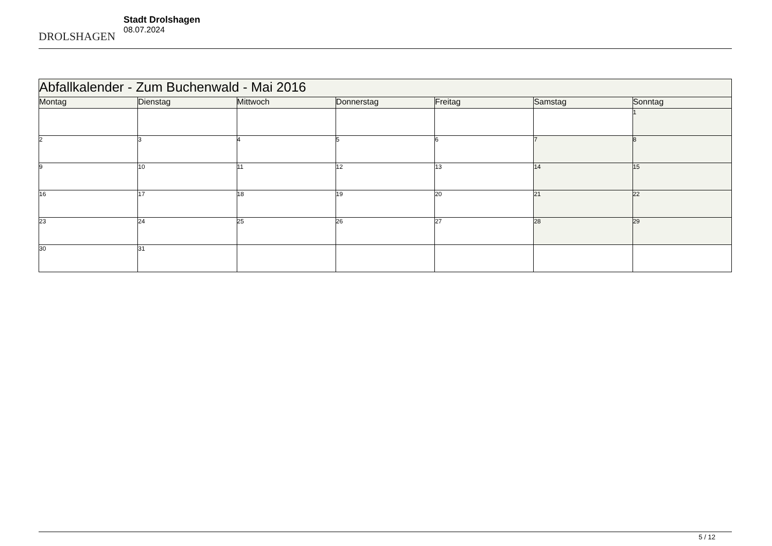DROLSHAGEN
Stadt Drolshagen
08.07.2024
| Abfallkalender - Zum Buchenwald - Mai 2016 | | | | | | |
| --- | --- | --- | --- | --- | --- | --- |
| Montag | Dienstag | Mittwoch | Donnerstag | Freitag | Samstag | Sonntag |
| | | | | | | 1 |
| 2 | 3 | 4 | 5 | 6 | 7 | 8 |
| 9 | 10 | 11 | 12 | 13 | 14 | 15 |
| 16 | 17 | 18 | 19 | 20 | 21 | 22 |
| 23 | 24 | 25 | 26 | 27 | 28 | 29 |
| 30 | 31 | | | | | |
5 / 12